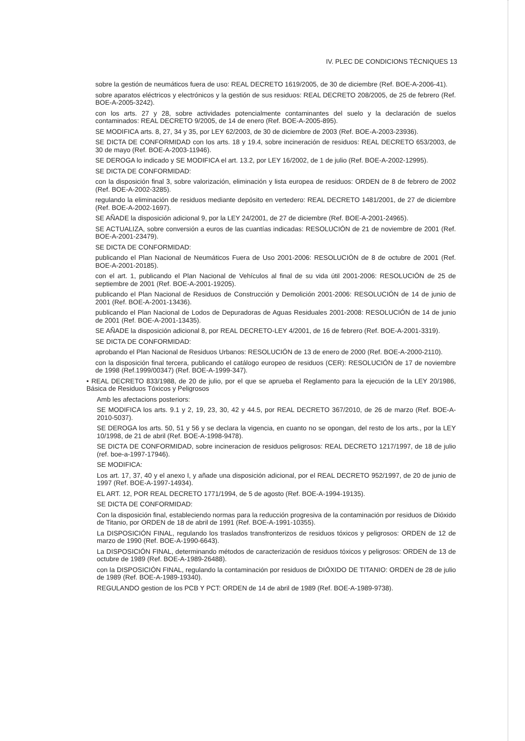IV. PLEC DE CONDICIONS TÈCNIQUES 13
sobre la gestión de neumáticos fuera de uso: REAL DECRETO 1619/2005, de 30 de diciembre (Ref. BOE-A-2006-41).
sobre aparatos eléctricos y electrónicos y la gestión de sus residuos: REAL DECRETO 208/2005, de 25 de febrero (Ref. BOE-A-2005-3242).
con los arts. 27 y 28, sobre actividades potencialmente contaminantes del suelo y la declaración de suelos contaminados: REAL DECRETO 9/2005, de 14 de enero (Ref. BOE-A-2005-895).
SE MODIFICA arts. 8, 27, 34 y 35, por LEY 62/2003, de 30 de diciembre de 2003 (Ref. BOE-A-2003-23936).
SE DICTA DE CONFORMIDAD con los arts. 18 y 19.4, sobre incineración de residuos: REAL DECRETO 653/2003, de 30 de mayo (Ref. BOE-A-2003-11946).
SE DEROGA lo indicado y SE MODIFICA el art. 13.2, por LEY 16/2002, de 1 de julio (Ref. BOE-A-2002-12995).
SE DICTA DE CONFORMIDAD:
con la disposición final 3, sobre valorización, eliminación y lista europea de residuos: ORDEN de 8 de febrero de 2002 (Ref. BOE-A-2002-3285).
regulando la eliminación de residuos mediante depósito en vertedero: REAL DECRETO 1481/2001, de 27 de diciembre (Ref. BOE-A-2002-1697).
SE AÑADE la disposición adicional 9, por la LEY 24/2001, de 27 de diciembre (Ref. BOE-A-2001-24965).
SE ACTUALIZA, sobre conversión a euros de las cuantías indicadas: RESOLUCIÓN de 21 de noviembre de 2001 (Ref. BOE-A-2001-23479).
SE DICTA DE CONFORMIDAD:
publicando el Plan Nacional de Neumáticos Fuera de Uso 2001-2006: RESOLUCIÓN de 8 de octubre de 2001 (Ref. BOE-A-2001-20185).
con el art. 1, publicando el Plan Nacional de Vehículos al final de su vida útil 2001-2006: RESOLUCIÓN de 25 de septiembre de 2001 (Ref. BOE-A-2001-19205).
publicando el Plan Nacional de Residuos de Construcción y Demolición 2001-2006: RESOLUCIÓN de 14 de junio de 2001 (Ref. BOE-A-2001-13436).
publicando el Plan Nacional de Lodos de Depuradoras de Aguas Residuales 2001-2008: RESOLUCIÓN de 14 de junio de 2001 (Ref. BOE-A-2001-13435).
SE AÑADE la disposición adicional 8, por REAL DECRETO-LEY 4/2001, de 16 de febrero (Ref. BOE-A-2001-3319).
SE DICTA DE CONFORMIDAD:
aprobando el Plan Nacional de Residuos Urbanos: RESOLUCIÓN de 13 de enero de 2000 (Ref. BOE-A-2000-2110).
con la disposición final tercera, publicando el catálogo europeo de residuos (CER): RESOLUCIÓN de 17 de noviembre de 1998 (Ref.1999/00347) (Ref. BOE-A-1999-347).
• REAL DECRETO 833/1988, de 20 de julio, por el que se aprueba el Reglamento para la ejecución de la LEY 20/1986, Básica de Residuos Tóxicos y Peligrosos
Amb les afectacions posteriors:
SE MODIFICA los arts. 9.1 y 2, 19, 23, 30, 42 y 44.5, por REAL DECRETO 367/2010, de 26 de marzo (Ref. BOE-A-2010-5037).
SE DEROGA los arts. 50, 51 y 56 y se declara la vigencia, en cuanto no se opongan, del resto de los arts., por la LEY 10/1998, de 21 de abril (Ref. BOE-A-1998-9478).
SE DICTA DE CONFORMIDAD, sobre incineracion de residuos peligrosos: REAL DECRETO 1217/1997, de 18 de julio (ref. boe-a-1997-17946).
SE MODIFICA:
Los art. 17, 37, 40 y el anexo I, y añade una disposición adicional, por el REAL DECRETO 952/1997, de 20 de junio de 1997 (Ref. BOE-A-1997-14934).
EL ART. 12, POR REAL DECRETO 1771/1994, de 5 de agosto (Ref. BOE-A-1994-19135).
SE DICTA DE CONFORMIDAD:
Con la disposición final, estableciendo normas para la reducción progresiva de la contaminación por residuos de Dióxido de Titanio, por ORDEN de 18 de abril de 1991 (Ref. BOE-A-1991-10355).
La DISPOSICIÓN FINAL, regulando los traslados transfronterizos de residuos tóxicos y peligrosos: ORDEN de 12 de marzo de 1990 (Ref. BOE-A-1990-6643).
La DISPOSICIÓN FINAL, determinando métodos de caracterización de residuos tóxicos y peligrosos: ORDEN de 13 de octubre de 1989 (Ref. BOE-A-1989-26488).
con la DISPOSICIÓN FINAL, regulando la contaminación por residuos de DIÓXIDO DE TITANIO: ORDEN de 28 de julio de 1989 (Ref. BOE-A-1989-19340).
REGULANDO gestion de los PCB Y PCT: ORDEN de 14 de abril de 1989 (Ref. BOE-A-1989-9738).